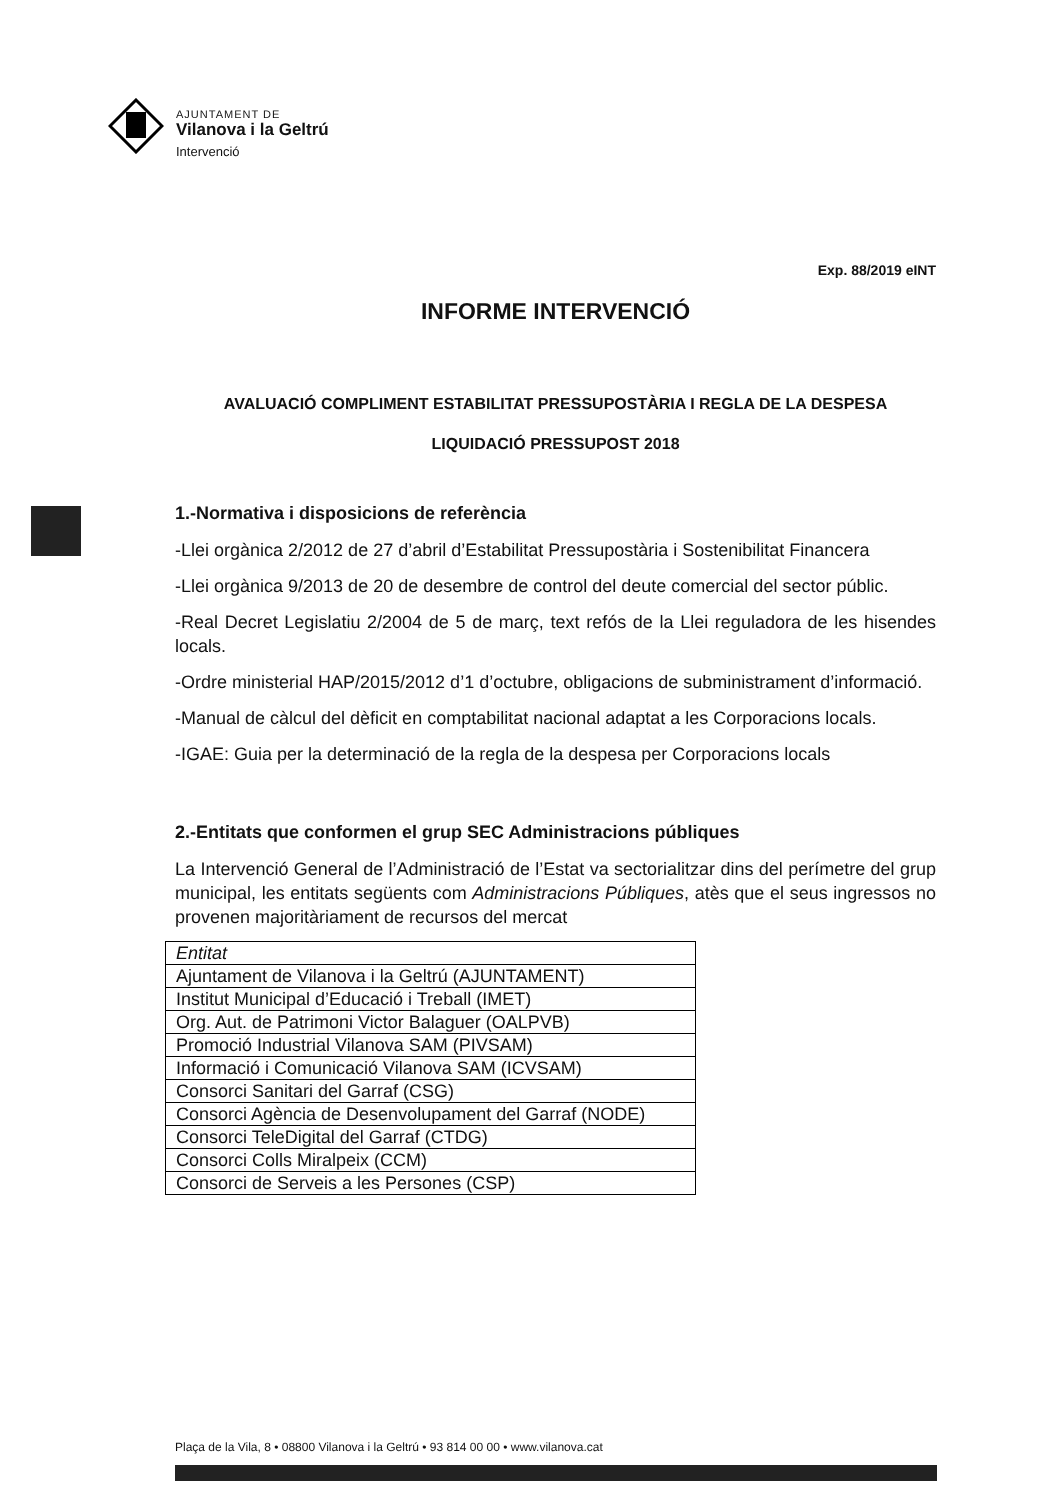AJUNTAMENT DE
Vilanova i la Geltrú
Intervenció
Exp. 88/2019 eINT
INFORME INTERVENCIÓ
AVALUACIÓ COMPLIMENT ESTABILITAT PRESSUPOSTÀRIA I REGLA DE LA DESPESA
LIQUIDACIÓ PRESSUPOST 2018
1.-Normativa i disposicions de referència
-Llei orgànica 2/2012 de 27 d’abril d’Estabilitat Pressupostària i Sostenibilitat Financera
-Llei orgànica 9/2013 de 20 de desembre de control del deute comercial del sector públic.
-Real Decret Legislatiu 2/2004 de 5 de març, text refós de la Llei reguladora de les hisendes locals.
-Ordre ministerial HAP/2015/2012 d’1 d’octubre, obligacions de subministrament d’informació.
-Manual de càlcul del dèficit en comptabilitat nacional adaptat a les Corporacions locals.
-IGAE: Guia per la determinació de la regla de la despesa per Corporacions locals
2.-Entitats que conformen el grup SEC Administracions públiques
La Intervenció General de l’Administració de l’Estat va sectorialitzar dins del perímetre del grup municipal, les entitats següents com Administracions Públiques, atès que el seus ingressos no provenen majoritàriament de recursos del mercat
| Entitat |
| --- |
| Ajuntament de Vilanova i la Geltrú (AJUNTAMENT) |
| Institut Municipal d’Educació i Treball (IMET) |
| Org. Aut. de Patrimoni Victor Balaguer (OALPVB) |
| Promoció Industrial Vilanova SAM (PIVSAM) |
| Informació i Comunicació Vilanova SAM (ICVSAM) |
| Consorci Sanitari del Garraf (CSG) |
| Consorci Agència de Desenvolupament del Garraf (NODE) |
| Consorci TeleDigital del Garraf (CTDG) |
| Consorci Colls Miralpeix (CCM) |
| Consorci de Serveis a les Persones (CSP) |
Plaça de la Vila, 8 • 08800 Vilanova i la Geltrú • 93 814 00 00 • www.vilanova.cat